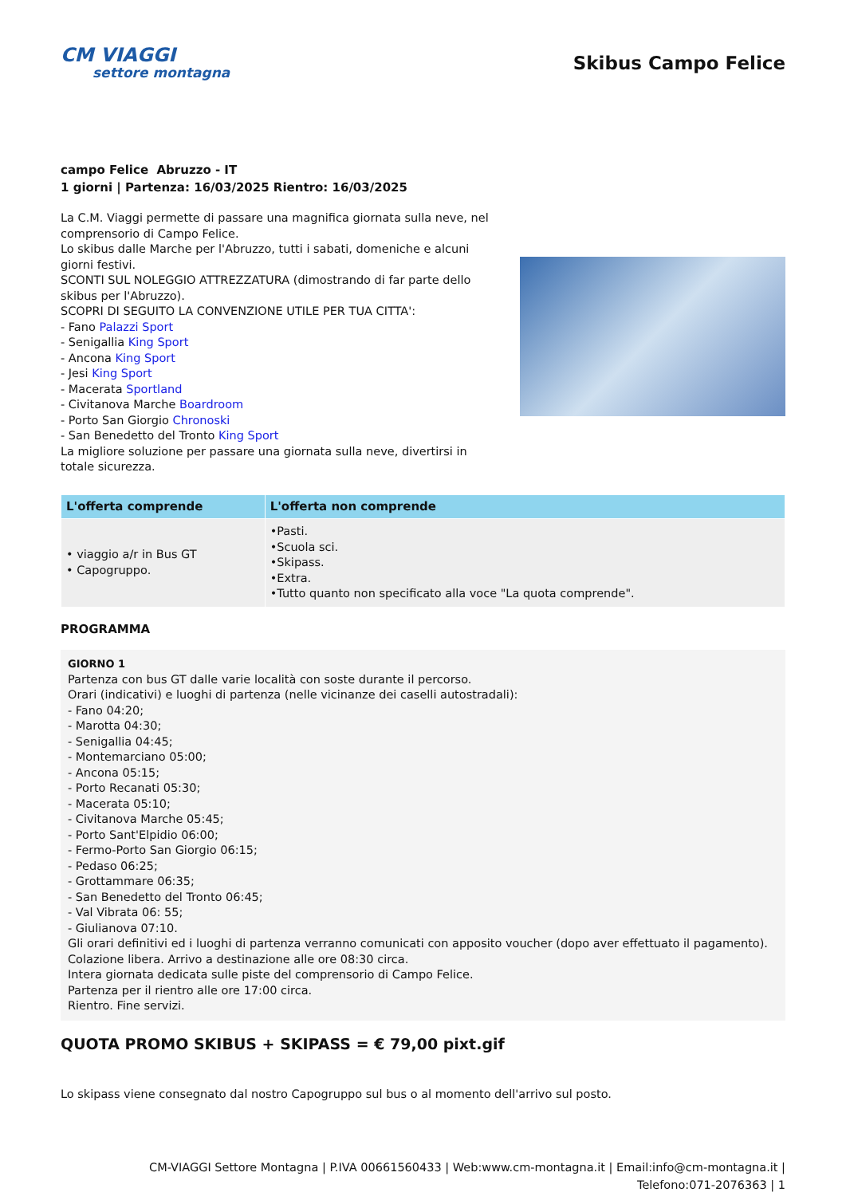CM VIAGGI
settore montagna
Skibus Campo Felice
campo Felice Abruzzo - IT
1 giorni | Partenza: 16/03/2025 Rientro: 16/03/2025
La C.M. Viaggi permette di passare una magnifica giornata sulla neve, nel comprensorio di Campo Felice.
Lo skibus dalle Marche per l'Abruzzo, tutti i sabati, domeniche e alcuni giorni festivi.
SCONTI SUL NOLEGGIO ATTREZZATURA (dimostrando di far parte dello skibus per l'Abruzzo).
SCOPRI DI SEGUITO LA CONVENZIONE UTILE PER TUA CITTA':
- Fano Palazzi Sport
- Senigallia King Sport
- Ancona King Sport
- Jesi King Sport
- Macerata Sportland
- Civitanova Marche Boardroom
- Porto San Giorgio Chronoski
- San Benedetto del Tronto King Sport
La migliore soluzione per passare una giornata sulla neve, divertirsi in totale sicurezza.
| L'offerta comprende | L'offerta non comprende |
| --- | --- |
| • viaggio a/r in Bus GT • Capogruppo. | •Pasti. •Scuola sci. •Skipass. •Extra. •Tutto quanto non specificato alla voce "La quota comprende". |
PROGRAMMA
GIORNO 1
Partenza con bus GT dalle varie località con soste durante il percorso.
Orari (indicativi) e luoghi di partenza (nelle vicinanze dei caselli autostradali):
- Fano 04:20;
- Marotta 04:30;
- Senigallia 04:45;
- Montemarciano 05:00;
- Ancona 05:15;
- Porto Recanati 05:30;
- Macerata 05:10;
- Civitanova Marche 05:45;
- Porto Sant'Elpidio 06:00;
- Fermo-Porto San Giorgio 06:15;
- Pedaso 06:25;
- Grottammare 06:35;
- San Benedetto del Tronto 06:45;
- Val Vibrata 06: 55;
- Giulianova 07:10.
Gli orari definitivi ed i luoghi di partenza verranno comunicati con apposito voucher (dopo aver effettuato il pagamento).
Colazione libera. Arrivo a destinazione alle ore 08:30 circa.
Intera giornata dedicata sulle piste del comprensorio di Campo Felice.
Partenza per il rientro alle ore 17:00 circa.
Rientro. Fine servizi.
QUOTA PROMO SKIBUS + SKIPASS = € 79,00 pixt.gif
Lo skipass viene consegnato dal nostro Capogruppo sul bus o al momento dell'arrivo sul posto.
CM-VIAGGI Settore Montagna | P.IVA 00661560433 | Web:www.cm-montagna.it | Email:info@cm-montagna.it |
Telefono:071-2076363 | 1